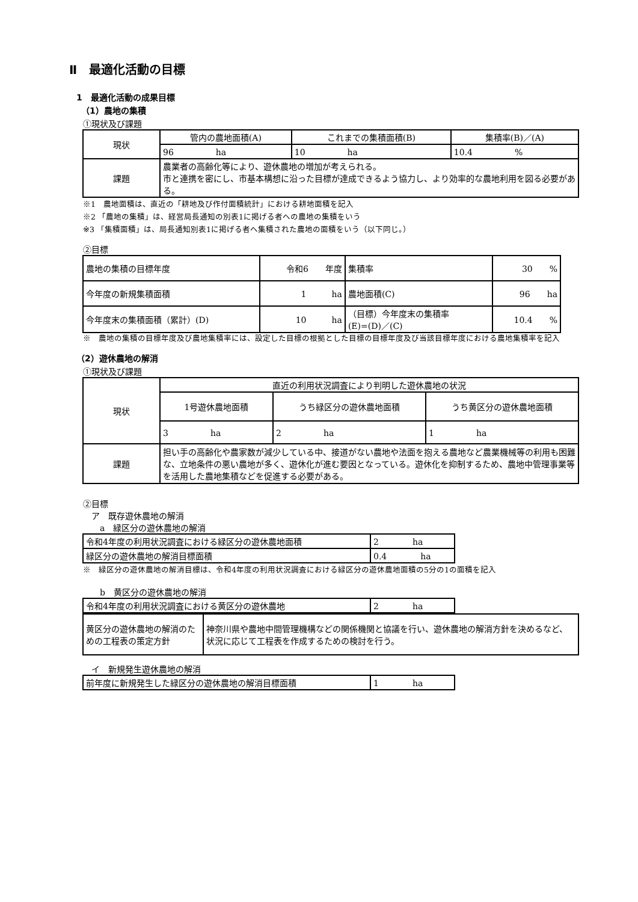Ⅱ　最適化活動の目標
1　最適化活動の成果目標
（1）農地の集積
①現状及び課題
| 現状 | 管内の農地面積(A) | これまでの集積面積(B) | 集積率(B)／(A) |
| | 96 ha | 10 ha | 10.4 % |
| 課題 | 農業者の高齢化等により、遊休農地の増加が考えられる。 市と連携を密にし、市基本構想に沿った目標が達成できるよう協力し、より効率的な農地利用を図る必要がある。 | | |
※1　農地面積は、直近の「耕地及び作付面積統計」における耕地面積を記入
※2 「農地の集積」は、経営局長通知の別表1に掲げる者への農地の集積をいう
※3 「集積面積」は、局長通知別表1に掲げる者へ集積された農地の面積をいう（以下同じ。）
②目標
| 農地の集積の目標年度 | 令和6 年度 | 集積率 | 30 % |
| 今年度の新規集積面積 | 1 ha | 農地面積(C) | 96 ha |
| 今年度末の集積面積（累計）(D) | 10 ha | （目標）今年度末の集積率 (E)=(D)／(C) | 10.4 % |
※　農地の集積の目標年度及び農地集積率には、設定した目標の根拠とした目標の目標年度及び当該目標年度における農地集積率を記入
（2）遊休農地の解消
①現状及び課題
| 現状 | 直近の利用状況調査により判明した遊休農地の状況 | | |
| | 1号遊休農地面積 | うち緑区分の遊休農地面積 | うち黄区分の遊休農地面積 |
| | 3 ha | 2 ha | 1 ha |
| 課題 | 担い手の高齢化や農家数が減少している中、接道がない農地や法面を抱える農地など農業機械等の利用も困難な、立地条件の悪い農地が多く、遊休化が進む要因となっている。遊休化を抑制するため、農地中管理事業等を活用した農地集積などを促進する必要がある。 | | |
②目標
　ア　既存遊休農地の解消
　　a　緑区分の遊休農地の解消
| 令和4年度の利用状況調査における緑区分の遊休農地面積 | 2 ha |
| 緑区分の遊休農地の解消目標面積 | 0.4 ha |
※　緑区分の遊休農地の解消目標は、令和4年度の利用状況調査における緑区分の遊休農地面積の5分の1の面積を記入
　　b　黄区分の遊休農地の解消
| 令和4年度の利用状況調査における黄区分の遊休農地 | 2 ha |
| 黄区分の遊休農地の解消のための工程表の策定方針 | 神奈川県や農地中間管理機構などの関係機関と協議を行い、遊休農地の解消方針を決めるなど、状況に応じて工程表を作成するための検討を行う。 |
　イ　新規発生遊休農地の解消
| 前年度に新規発生した緑区分の遊休農地の解消目標面積 | 1 ha |